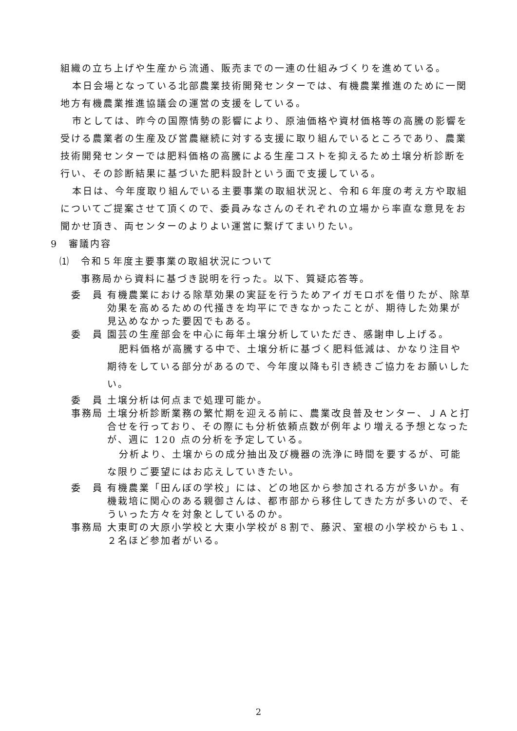組織の立ち上げや生産から流通、販売までの一連の仕組みづくりを進めている。
本日会場となっている北部農業技術開発センターでは、有機農業推進のために一関地方有機農業推進協議会の運営の支援をしている。
市としては、昨今の国際情勢の影響により、原油価格や資材価格等の高騰の影響を受ける農業者の生産及び営農継続に対する支援に取り組んでいるところであり、農業技術開発センターでは肥料価格の高騰による生産コストを抑えるため土壌分析診断を行い、その診断結果に基づいた肥料設計という面で支援している。
本日は、今年度取り組んでいる主要事業の取組状況と、令和６年度の考え方や取組についてご提案させて頂くので、委員みなさんのそれぞれの立場から率直な意見をお聞かせ頂き、両センターのよりよい運営に繋げてまいりたい。
9　審議内容
⑴　令和５年度主要事業の取組状況について
　　事務局から資料に基づき説明を行った。以下、質疑応答等。
委　員 有機農業における除草効果の実証を行うためアイガモロボを借りたが、除草効果を高めるための代掻きを均平にできなかったことが、期待した効果が見込めなかった要因でもある。
委　員 園芸の生産部会を中心に毎年土壌分析していただき、感謝申し上げる。
肥料価格が高騰する中で、土壌分析に基づく肥料低減は、かなり注目や期待をしている部分があるので、今年度以降も引き続きご協力をお願いしたい。
委　員 土壌分析は何点まで処理可能か。
事務局 土壌分析診断業務の繁忙期を迎える前に、農業改良普及センター、ＪＡと打合せを行っており、その際にも分析依頼点数が例年より増える予想となったが、週に 120 点の分析を予定している。
分析より、土壌からの成分抽出及び機器の洗浄に時間を要するが、可能な限りご要望にはお応えしていきたい。
委　員 有機農業「田んぼの学校」には、どの地区から参加される方が多いか。有機栽培に関心のある親御さんは、都市部から移住してきた方が多いので、そういった方々を対象としているのか。
事務局 大東町の大原小学校と大東小学校が８割で、藤沢、室根の小学校からも１、２名ほど参加者がいる。
2